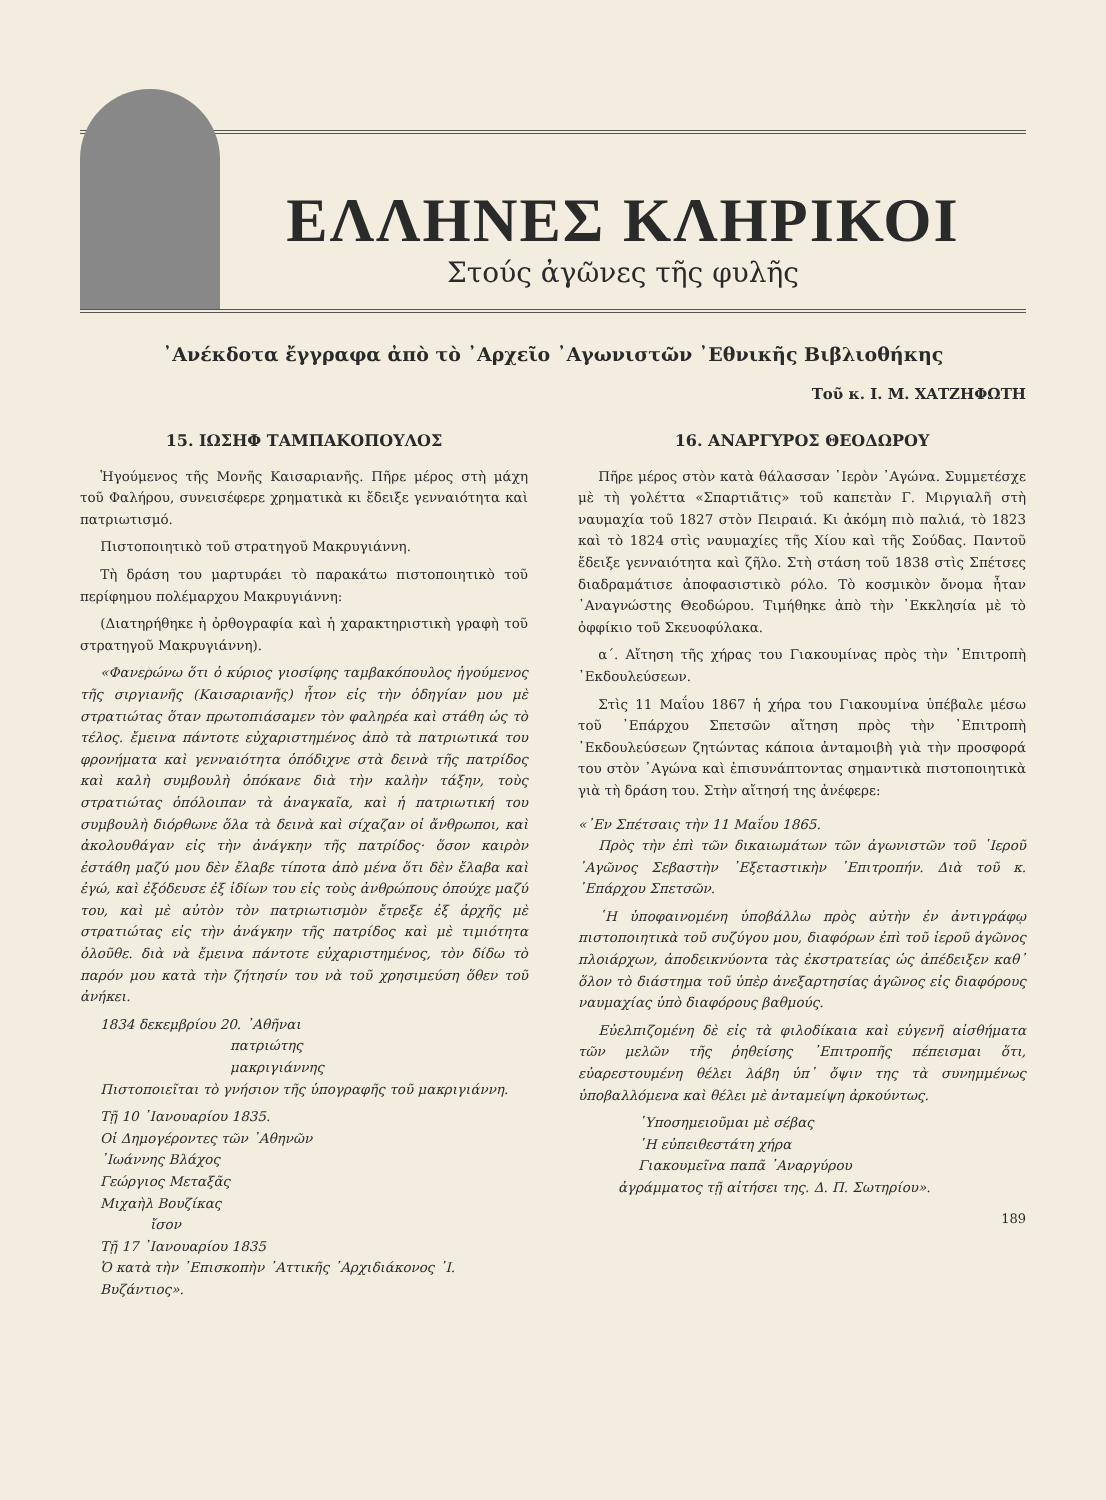ΕΛΛΗΝΕΣ ΚΛΗΡΙΚΟΙ
Στούς ἀγῶνες τῆς φυλῆς
᾿Ανέκδοτα ἔγγραφα ἀπὸ τὸ ᾿Αρχεῖο ᾿Αγωνιστῶν ᾿Εθνικῆς Βιβλιοθήκης
Τοῦ κ. Ι. Μ. ΧΑΤΖΗΦΩΤΗ
15. ΙΩΣΗΦ ΤΑΜΠΑΚΟΠΟΥΛΟΣ
Ἡγούμενος τῆς Μονῆς Καισαριανῆς. Πῆρε μέρος στὴ μάχη τοῦ Φαλήρου, συνεισέφερε χρηματικὰ κι ἔδειξε γενναιότητα καὶ πατριωτισμό.
Πιστοποιητικὸ τοῦ στρατηγοῦ Μακρυγιάννη.
Τὴ δράση του μαρτυράει τὸ παρακάτω πιστοποιητικὸ τοῦ περίφημου πολέμαρχου Μακρυγιάννη:
(Διατηρήθηκε ἡ ὀρθογραφία καὶ ἡ χαρακτηριστικὴ γραφὴ τοῦ στρατηγοῦ Μακρυγιάννη).
«Φανερώνω ὅτι ὁ κύριος γιοσίφης ταμβακόπουλος ἡγούμενος τῆς σιργιανῆς (Καισαριανῆς) ἦτον εἰς τὴν ὁδηγίαν μου μὲ στρατιώτας ὅταν πρωτοπιάσαμεν τὸν φαληρέα καὶ στάθη ὡς τὸ τέλος. ἔμεινα πάντοτε εὐχαριστημένος ἀπὸ τὰ πατριωτικά του φρονήματα καὶ γενναιότητα ὁπόδιχνε στὰ δεινὰ τῆς πατρίδος καὶ καλὴ συμβουλὴ ὁπόκανε διὰ τὴν καλὴν τάξην, τοὺς στρατιώτας ὁπόλοιπαν τὰ ἀναγκαῖα, καὶ ἡ πατριωτική του συμβουλὴ διόρθωνε ὅλα τὰ δεινὰ καὶ σίχαζαν οἱ ἄνθρωποι, καὶ ἀκολουθάγαν εἰς τὴν ἀνάγκην τῆς πατρίδος· ὅσον καιρὸν ἐστάθη μαζύ μου δὲν ἔλαβε τίποτα ἀπὸ μένα ὅτι δὲν ἔλαβα καὶ ἐγώ, καὶ ἐξόδευσε ἐξ ἰδίων του εἰς τοὺς ἀνθρώπους ὁπούχε μαζύ του, καὶ μὲ αὐτὸν τὸν πατριωτισμὸν ἔτρεξε ἐξ ἀρχῆς μὲ στρατιώτας εἰς τὴν ἀνάγκην τῆς πατρίδος καὶ μὲ τιμιότητα ὁλοῦθε. διὰ νὰ ἔμεινα πάντοτε εὐχαριστημένος, τὸν δίδω τὸ παρόν μου κατὰ τὴν ζήτησίν του νὰ τοῦ χρησιμεύση ὅθεν τοῦ ἀνήκει.
1834 δεκεμβρίου 20. ᾿Αθῆναι
πατριώτης
μακριγιάννης
Πιστοποιεῖται τὸ γνήσιον τῆς ὑπογραφῆς τοῦ μακριγιάννη.
Τῇ 10 ᾿Ιανουαρίου 1835.
Οἱ Δημογέροντες τῶν ᾿Αθηνῶν
᾿Ιωάννης Βλάχος
Γεώργιος Μεταξᾶς
Μιχαὴλ Βουζίκας
ἴσον
Τῇ 17 ᾿Ιανουαρίου 1835
Ὁ κατὰ τὴν ᾿Επισκοπὴν ᾿Αττικῆς ᾿Αρχιδιάκονος ᾿Ι. Βυζάντιος».
16. ΑΝΑΡΓΥΡΟΣ ΘΕΟΔΩΡΟΥ
Πῆρε μέρος στὸν κατὰ θάλασσαν ῾Ιερὸν ᾿Αγώνα. Συμμετέσχε μὲ τὴ γολέττα «Σπαρτιᾶτις» τοῦ καπετὰν Γ. Μιργιαλῆ στὴ ναυμαχία τοῦ 1827 στὸν Πειραιά. Κι ἀκόμη πιὸ παλιά, τὸ 1823 καὶ τὸ 1824 στὶς ναυμαχίες τῆς Χίου καὶ τῆς Σούδας. Παντοῦ ἔδειξε γενναιότητα καὶ ζῆλο. Στὴ στάση τοῦ 1838 στὶς Σπέτσες διαδραμάτισε ἀποφασιστικὸ ρόλο. Τὸ κοσμικὸν ὄνομα ἦταν ᾿Αναγνώστης Θεοδώρου. Τιμήθηκε ἀπὸ τὴν ᾿Εκκλησία μὲ τὸ ὀφφίκιο τοῦ Σκευοφύλακα.
α΄. Αἴτηση τῆς χήρας του Γιακουμίνας πρὸς τὴν ᾿Επιτροπὴ ᾿Εκδουλεύσεων.
Στὶς 11 Μαΐου 1867 ἡ χήρα του Γιακουμίνα ὑπέβαλε μέσω τοῦ ᾿Επάρχου Σπετσῶν αἴτηση πρὸς τὴν ᾿Επιτροπὴ ᾿Εκδουλεύσεων ζητώντας κάποια ἀνταμοιβὴ γιὰ τὴν προσφορά του στὸν ᾿Αγώνα καὶ ἐπισυνάπτοντας σημαντικὰ πιστοποιητικὰ γιὰ τὴ δράση του. Στὴν αἴτησή της ἀνέφερε:
«᾿Εν Σπέτσαις τὴν 11 Μαΐου 1865.
Πρὸς τὴν ἐπὶ τῶν δικαιωμάτων τῶν ἀγωνιστῶν τοῦ ῾Ιεροῦ ᾿Αγῶνος Σεβαστὴν ᾿Εξεταστικὴν ᾿Επιτροπήν. Διὰ τοῦ κ. ᾿Επάρχου Σπετσῶν.
῾Η ὑποφαινομένη ὑποβάλλω πρὸς αὐτὴν ἐν ἀντιγράφῳ πιστοποιητικὰ τοῦ συζύγου μου, διαφόρων ἐπὶ τοῦ ἱεροῦ ἀγῶνος πλοιάρχων, ἀποδεικνύοντα τὰς ἐκστρατείας ὡς ἀπέδειξεν καθ᾿ ὅλον τὸ διάστημα τοῦ ὑπὲρ ἀνεξαρτησίας ἀγῶνος εἰς διαφόρους ναυμαχίας ὑπὸ διαφόρους βαθμούς.
Εὐελπιζομένη δὲ εἰς τὰ φιλοδίκαια καὶ εὐγενῆ αἰσθήματα τῶν μελῶν τῆς ῥηθείσης ᾿Επιτροπῆς πέπεισμαι ὅτι, εὐαρεστουμένη θέλει λάβη ὑπ᾿ ὄψιν της τὰ συνημμένως ὑποβαλλόμενα καὶ θέλει μὲ ἀνταμείψη ἀρκούντως.
῾Υποσημειοῦμαι μὲ σέβας
῾Η εὐπειθεστάτη χήρα
Γιακουμεῖνα παπᾶ ᾿Αναργύρου
ἀγράμματος τῇ αἰτήσει της. Δ. Π. Σωτηρίου».
189